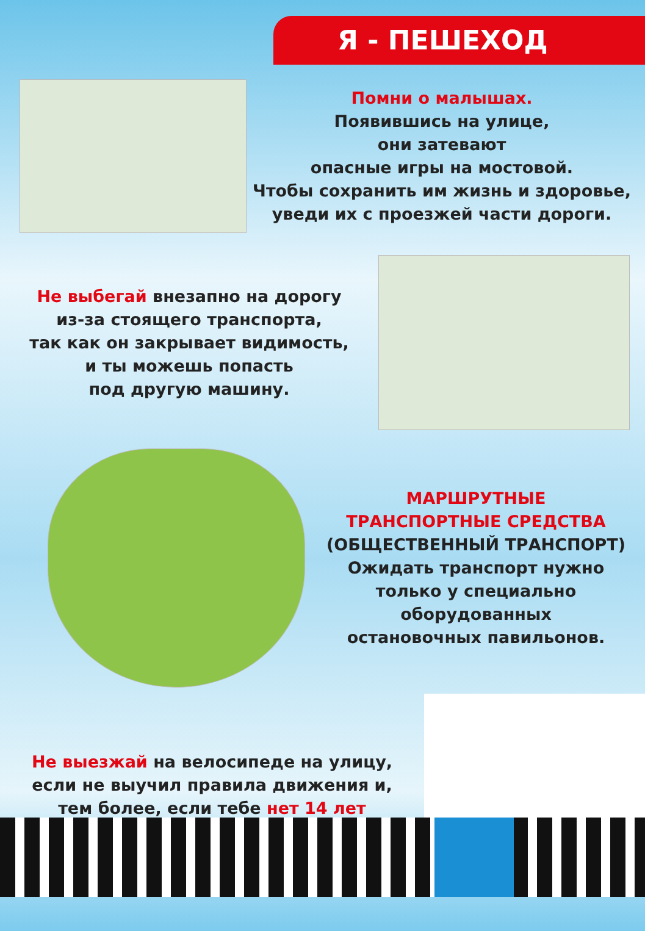Я - ПЕШЕХОД
Помни о малышах.
Появившись на улице,
они затевают
опасные игры на мостовой.
Чтобы сохранить им жизнь и здоровье,
уведи их с проезжей части дороги.
Не выбегай внезапно на дорогу
из-за стоящего транспорта,
так как он закрывает видимость,
и ты можешь попасть
под другую машину.
МАРШРУТНЫЕ
ТРАНСПОРТНЫЕ СРЕДСТВА
(ОБЩЕСТВЕННЫЙ ТРАНСПОРТ)
Ожидать транспорт нужно
только у специально
оборудованных
остановочных павильонов.
Не выезжай на велосипеде на улицу,
если не выучил правила движения и,
тем более, если тебе нет 14 лет